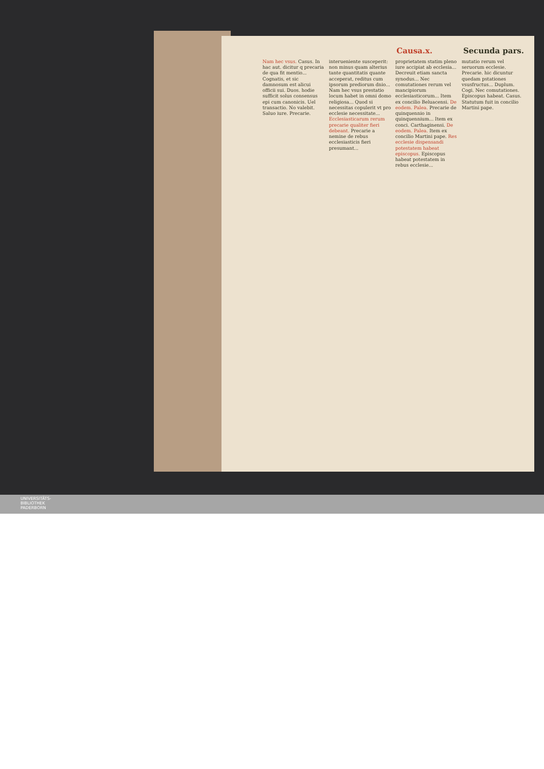Causa.x. Secunda pars.
Nam hec vsus. Casus. In hac aut. dicitur q precaria de qua fit mentio... Cognatis, et sic damnosum est alicui officii sui. Duos. hodie sufficit solus consensus epi cum canonicis. Uel transactio. No valebit. Saluo iure. Precarie.
interueniente susceperit: non minus quam alterius tante quantitatis quante acceperat, reditus cum ipsorum prediorum dnio... Nam hec vsus prestatio locum habet in omni domo religiosa... Quod si necessitas copulerit vt pro ecclesie necessitate... Ecclesiasticarum rerum precarie qualiter fieri debeant. Precarie a nemine de rebus ecclesiasticis fieri presumant...
proprietatem statim pleno iure accipiat ab ecclesia... Decreuit etiam sancta synodus... Nec comutationes rerum vel mancipiorum ecclesiasticorum... Item ex concilio Beluacensi. De eodem. Palea. Precarie de quinquennio in quinquennium... Item ex conci. Carthaginensi. De eodem. Palea. Item ex concilio Martini pape. Res ecclesie dispensandi potestatem habeat episcopus. Episcopus habeat potestatem in rebus ecclesie...
mutatio rerum vel seruorum ecclesie. Precarie. hic dicuntur quedam pstationes vsusfructus... Duplum. Cogi. Nec comutationes. Episcopus habeat. Casus. Statutum fuit in concilio Martini pape.
UNIVERSITÄTS-
BIBLIOTHEK
PADERBORN